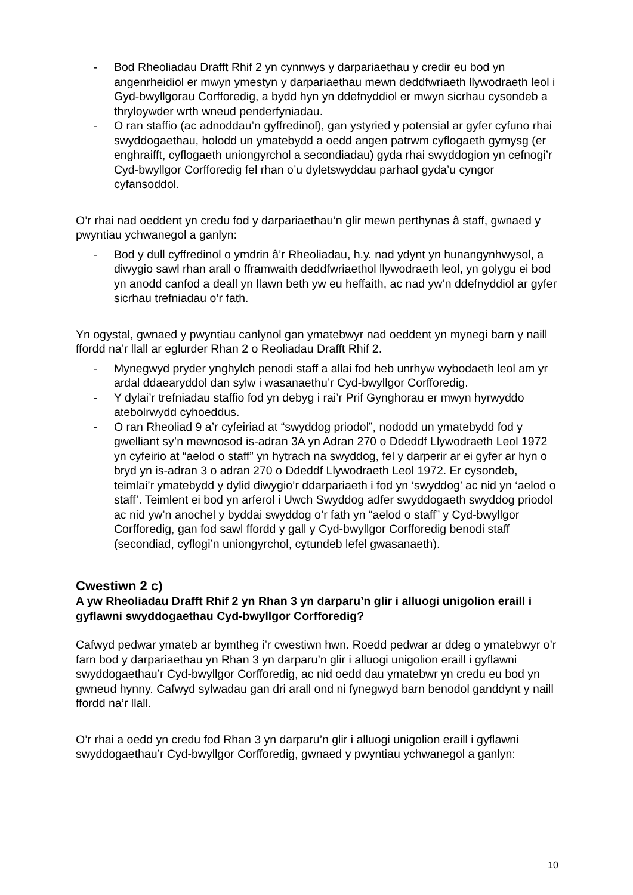- Bod Rheoliadau Drafft Rhif 2 yn cynnwys y darpariaethau y credir eu bod yn angenrheidiol er mwyn ymestyn y darpariaethau mewn deddfwriaeth llywodraeth leol i Gyd-bwyllgorau Corfforedig, a bydd hyn yn ddefnyddiol er mwyn sicrhau cysondeb a thryloywder wrth wneud penderfyniadau.
- O ran staffio (ac adnoddau’n gyffredinol), gan ystyried y potensial ar gyfer cyfuno rhai swyddogaethau, holodd un ymatebydd a oedd angen patrwm cyflogaeth gymysg (er enghraifft, cyflogaeth uniongyrchol a secondiadau) gyda rhai swyddogion yn cefnogi’r Cyd-bwyllgor Corfforedig fel rhan o’u dyletswyddau parhaol gyda’u cyngor cyfansoddol.
O’r rhai nad oeddent yn credu fod y darpariaethau’n glir mewn perthynas â staff, gwnaed y pwyntiau ychwanegol a ganlyn:
- Bod y dull cyffredinol o ymdrin â’r Rheoliadau, h.y. nad ydynt yn hunangynhwysol, a diwygio sawl rhan arall o fframwaith deddfwriaethol llywodraeth leol, yn golygu ei bod yn anodd canfod a deall yn llawn beth yw eu heffaith, ac nad yw’n ddefnyddiol ar gyfer sicrhau trefniadau o’r fath.
Yn ogystal, gwnaed y pwyntiau canlynol gan ymatebwyr nad oeddent yn mynegi barn y naill ffordd na’r llall ar eglurder Rhan 2 o Reoliadau Drafft Rhif 2.
- Mynegwyd pryder ynghylch penodi staff a allai fod heb unrhyw wybodaeth leol am yr ardal ddaearyddol dan sylw i wasanaethu’r Cyd-bwyllgor Corfforedig.
- Y dylai’r trefniadau staffio fod yn debyg i rai’r Prif Gynghorau er mwyn hyrwyddo atebolrwydd cyhoeddus.
- O ran Rheoliad 9 a’r cyfeiriad at “swyddog priodol”, nododd un ymatebydd fod y gwelliant sy’n mewnosod is-adran 3A yn Adran 270 o Ddeddf Llywodraeth Leol 1972 yn cyfeirio at “aelod o staff” yn hytrach na swyddog, fel y darperir ar ei gyfer ar hyn o bryd yn is-adran 3 o adran 270 o Ddeddf Llywodraeth Leol 1972. Er cysondeb, teimlai’r ymatebydd y dylid diwygio’r ddarpariaeth i fod yn ‘swyddog’ ac nid yn ‘aelod o staff’. Teimlent ei bod yn arferol i Uwch Swyddog adfer swyddogaeth swyddog priodol ac nid yw’n anochel y byddai swyddog o’r fath yn “aelod o staff” y Cyd-bwyllgor Corfforedig, gan fod sawl ffordd y gall y Cyd-bwyllgor Corfforedig benodi staff (secondiad, cyflogi’n uniongyrchol, cytundeb lefel gwasanaeth).
Cwestiwn 2 c)
A yw Rheoliadau Drafft Rhif 2 yn Rhan 3 yn darparu’n glir i alluogi unigolion eraill i gyflawni swyddogaethau Cyd-bwyllgor Corfforedig?
Cafwyd pedwar ymateb ar bymtheg i’r cwestiwn hwn. Roedd pedwar ar ddeg o ymatebwyr o’r farn bod y darpariaethau yn Rhan 3 yn darparu’n glir i alluogi unigolion eraill i gyflawni swyddogaethau’r Cyd-bwyllgor Corfforedig, ac nid oedd dau ymatebwr yn credu eu bod yn gwneud hynny. Cafwyd sylwadau gan dri arall ond ni fynegwyd barn benodol ganddynt y naill ffordd na’r llall.
O’r rhai a oedd yn credu fod Rhan 3 yn darparu’n glir i alluogi unigolion eraill i gyflawni swyddogaethau’r Cyd-bwyllgor Corfforedig, gwnaed y pwyntiau ychwanegol a ganlyn:
10